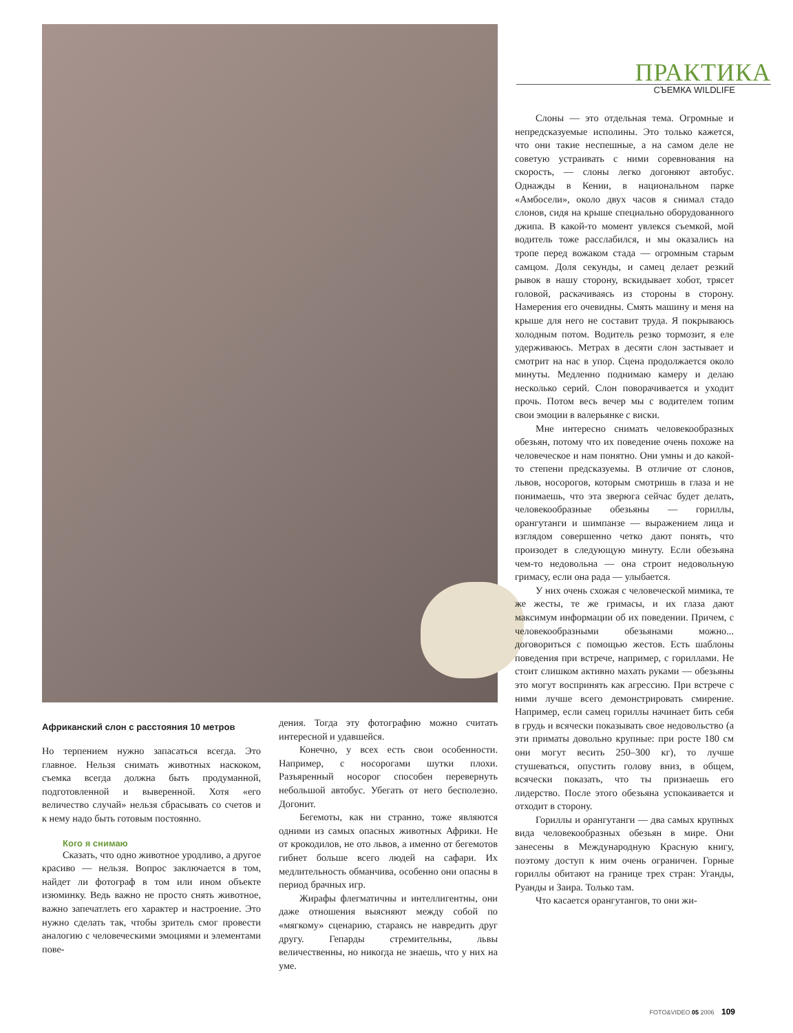ПРАКТИКА
СЪЕМКА WILDLIFE
Африканский слон с расстояния 10 метров
Но терпением нужно запасаться всегда. Это главное. Нельзя снимать животных наскоком, съемка всегда должна быть продуманной, подготовленной и выверенной. Хотя «его величество случай» нельзя сбрасывать со счетов и к нему надо быть готовым постоянно.
Кого я снимаю
Сказать, что одно животное уродливо, а другое красиво — нельзя. Вопрос заключается в том, найдет ли фотограф в том или ином объекте изюминку. Ведь важно не просто снять животное, важно запечатлеть его характер и настроение. Это нужно сделать так, чтобы зритель смог провести аналогию с человеческими эмоциями и элементами пове-
дения. Тогда эту фотографию можно считать интересной и удавшейся.
Конечно, у всех есть свои особенности. Например, с носорогами шутки плохи. Разъяренный носорог способен перевернуть небольшой автобус. Убегать от него бесполезно. Догонит.
Бегемоты, как ни странно, тоже являются одними из самых опасных животных Африки. Не от крокодилов, не ото львов, а именно от бегемотов гибнет больше всего людей на сафари. Их медлительность обманчива, особенно они опасны в период брачных игр.
Жирафы флегматичны и интеллигентны, они даже отношения выясняют между собой по «мягкому» сценарию, стараясь не навредить друг другу. Гепарды стремительны, львы величественны, но никогда не знаешь, что у них на уме.
Слоны — это отдельная тема. Огромные и непредсказуемые исполины. Это только кажется, что они такие неспешные, а на самом деле не советую устраивать с ними соревнования на скорость, — слоны легко догоняют автобус. Однажды в Кении, в национальном парке «Амбосели», около двух часов я снимал стадо слонов, сидя на крыше специально оборудованного джипа. В какой-то момент увлекся съемкой, мой водитель тоже расслабился, и мы оказались на тропе перед вожаком стада — огромным старым самцом. Доля секунды, и самец делает резкий рывок в нашу сторону, вскидывает хобот, трясет головой, раскачиваясь из стороны в сторону. Намерения его очевидны. Смять машину и меня на крыше для него не составит труда. Я покрываюсь холодным потом. Водитель резко тормозит, я еле удерживаюсь. Метрах в десяти слон застывает и смотрит на нас в упор. Сцена продолжается около минуты. Медленно поднимаю камеру и делаю несколько серий. Слон поворачивается и уходит прочь. Потом весь вечер мы с водителем топим свои эмоции в валерьянке с виски.
Мне интересно снимать человекообразных обезьян, потому что их поведение очень похоже на человеческое и нам понятно. Они умны и до какой-то степени предсказуемы. В отличие от слонов, львов, носорогов, которым смотришь в глаза и не понимаешь, что эта зверюга сейчас будет делать, человекообразные обезьяны — гориллы, орангутанги и шимпанзе — выражением лица и взглядом совершенно четко дают понять, что произодет в следующую минуту. Если обезьяна чем-то недовольна — она строит недовольную гримасу, если она рада — улыбается.
У них очень схожая с человеческой мимика, те же жесты, те же гримасы, и их глаза дают максимум информации об их поведении. Причем, с человекообразными обезьянами можно... договориться с помощью жестов. Есть шаблоны поведения при встрече, например, с гориллами. Не стоит слишком активно махать руками — обезьяны это могут воспринять как агрессию. При встрече с ними лучше всего демонстрировать смирение. Например, если самец гориллы начинает бить себя в грудь и всячески показывать свое недовольство (а эти приматы довольно крупные: при росте 180 см они могут весить 250–300 кг), то лучше стушеваться, опустить голову вниз, в общем, всячески показать, что ты признаешь его лидерство. После этого обезьяна успокаивается и отходит в сторону.
Гориллы и орангутанги — два самых крупных вида человекообразных обезьян в мире. Они занесены в Международную Красную книгу, поэтому доступ к ним очень ограничен. Горные гориллы обитают на границе трех стран: Уганды, Руанды и Заира. Только там.
Что касается орангутангов, то они жи-
FOTO&VIDEO 05 2006 109